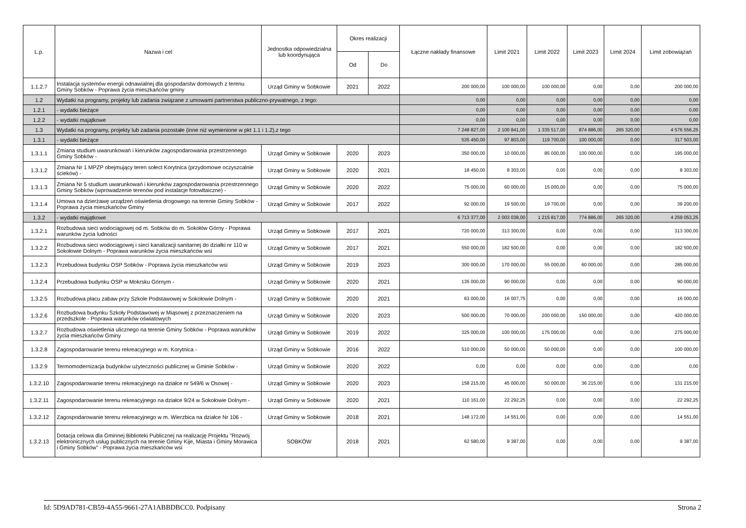| L.p. | Nazwa i cel | Jednostka odpowiedzialna lub koordynująca | Okres realizacji | | Łączne nakłady finansowe | Limit 2021 | Limit 2022 | Limit 2023 | Limit 2024 | Limit zobowiązań |
| --- | --- | --- | --- | --- | --- | --- | --- | --- | --- | --- |
| | | | Od | Do | | | | | | |
| 1.1.2.7 | Instalacja systemów energii odnawialnej dla gospodarstw domowych z terenu Gminy Sobków - Poprawa życia mieszkańców gminy | Urząd Gminy w Sobkowie | 2021 | 2022 | 200 000,00 | 100 000,00 | 100 000,00 | 0,00 | 0,00 | 200 000,00 |
| 1.2 | Wydatki na programy, projekty lub zadania związane z umowami partnerstwa publiczno-prywatnego, z tego: | | | | 0,00 | 0,00 | 0,00 | 0,00 | 0,00 | 0,00 |
| 1.2.1 | - wydatki bieżące | | | | 0,00 | 0,00 | 0,00 | 0,00 | 0,00 | 0,00 |
| 1.2.2 | - wydatki majątkowe | | | | 0,00 | 0,00 | 0,00 | 0,00 | 0,00 | 0,00 |
| 1.3 | Wydatki na programy, projekty lub zadania pozostałe (inne niż wymienione w pkt 1.1 i 1.2),z tego | | | | 7 248 827,00 | 2 100 841,00 | 1 335 517,00 | 874 886,00 | 265 320,00 | 4 576 556,25 |
| 1.3.1 | - wydatki bieżące | | | | 535 450,00 | 97 803,00 | 119 700,00 | 100 000,00 | 0,00 | 317 503,00 |
| 1.3.1.1 | Zmiana studium uwarunkowań i kierunków zagospodarowania przestrzennego Gminy Sobków - | Urząd Gminy w Sobkowie | 2020 | 2023 | 350 000,00 | 10 000,00 | 85 000,00 | 100 000,00 | 0,00 | 195 000,00 |
| 1.3.1.2 | Zmiana Nr 1 MPZP obejmujący teren sołect Korytnica (przydomowe oczyszcalnie ścieków) - | Urząd Gminy w Sobkowie | 2020 | 2021 | 18 450,00 | 8 303,00 | 0,00 | 0,00 | 0,00 | 8 303,00 |
| 1.3.1.3 | Zmiana Nr 5 studium uwarunkowań i kierunków zagospodarowania przestrzennego Gminy Sobków (wprowadzenie terenów pod instalacje fotowltaiczne) - | Urząd Gminy w Sobkowie | 2020 | 2022 | 75 000,00 | 60 000,00 | 15 000,00 | 0,00 | 0,00 | 75 000,00 |
| 1.3.1.4 | Umowa na dzierżawę urządzeń oświetlenia drogowego na terenie Gminy Sobków - Poprawa życia mieszkańców Gminy | Urząd Gminy w Sobkowie | 2017 | 2022 | 92 000,00 | 19 500,00 | 19 700,00 | 0,00 | 0,00 | 39 200,00 |
| 1.3.2 | - wydatki majątkowe | | | | 6 713 377,00 | 2 003 038,00 | 1 215 817,00 | 774 886,00 | 265 320,00 | 4 259 053,25 |
| 1.3.2.1 | Rozbudowa sieci wodociągowej od m. Sobków do m. Sokołów Górny - Poprawa warunków życia ludności | Urząd Gminy w Sobkowie | 2017 | 2021 | 720 000,00 | 313 300,00 | 0,00 | 0,00 | 0,00 | 313 300,00 |
| 1.3.2.2 | Rozbudowa sieci wodociągowej i sieci kanalizacji sanitarnej do działki nr 110 w Sokołowie Dolnym - Poprawa warunków życia mieszkańców wsi | Urząd Gminy w Sobkowie | 2017 | 2021 | 550 000,00 | 182 500,00 | 0,00 | 0,00 | 0,00 | 182 500,00 |
| 1.3.2.3 | Przebudowa budynku OSP Sobków - Poprawa życia mieszkańców wsi | Urząd Gminy w Sobkowie | 2019 | 2023 | 300 000,00 | 170 000,00 | 55 000,00 | 60 000,00 | 0,00 | 285 000,00 |
| 1.3.2.4 | Przebudowa budynku OSP w Mokrsku Górnym - | Urząd Gminy w Sobkowie | 2020 | 2021 | 135 000,00 | 90 000,00 | 0,00 | 0,00 | 0,00 | 90 000,00 |
| 1.3.2.5 | Rozbudowa placu zabaw przy Szkole Podstawowej w Sokołowie Dolnym - | Urząd Gminy w Sobkowie | 2020 | 2021 | 63 000,00 | 16 007,75 | 0,00 | 0,00 | 0,00 | 16 000,00 |
| 1.3.2.6 | Rozbudowa budynku Szkoły Podstawowej w Miąsowej z przeznaczeniem na przedszkole - Poprawa warunków oświatowych | Urząd Gminy w Sobkowie | 2020 | 2023 | 500 000,00 | 70 000,00 | 200 000,00 | 150 000,00 | 0,00 | 420 000,00 |
| 1.3.2.7 | Rozbudowa oświetlenia ulicznego na terenie Gminy Sobków - Poprawa warunków życia mieszkańców Gminy | Urząd Gminy w Sobkowie | 2019 | 2022 | 325 000,00 | 100 000,00 | 175 000,00 | 0,00 | 0,00 | 275 000,00 |
| 1.3.2.8 | Zagospodarowanie terenu rekreacyjnego w m. Korytnica - | Urząd Gminy w Sobkowie | 2016 | 2022 | 510 000,00 | 50 000,00 | 50 000,00 | 0,00 | 0,00 | 100 000,00 |
| 1.3.2.9 | Termomodernizacja budynków użyteczności publicznej w Gminie Sobków - | Urząd Gminy w Sobkowie | 2020 | 2022 | 0,00 | 0,00 | 0,00 | 0,00 | 0,00 | 0,00 |
| 1.3.2.10 | Zagospodarowanie terenu rekreacyjnego na działce nr 549/6 w Osowej - | Urząd Gminy w Sobkowie | 2020 | 2023 | 158 215,00 | 45 000,00 | 50 000,00 | 36 215,00 | 0,00 | 131 215,00 |
| 1.3.2.11 | Zagospodarowanie terenu rekreacyjnego na działce 9/24 w Sokołowie Dolnym - | Urząd Gminy w Sobkowie | 2020 | 2021 | 110 161,00 | 22 292,25 | 0,00 | 0,00 | 0,00 | 22 292,25 |
| 1.3.2.12 | Zagospodarowanie terenu rekreacyjnego w m. Wierzbica na działce Nr 106 - | Urząd Gminy w Sobkowie | 2018 | 2021 | 148 172,00 | 14 551,00 | 0,00 | 0,00 | 0,00 | 14 551,00 |
| 1.3.2.13 | Dotacja celowa dla Gminnej Biblioteki Publicznej na realizację Projektu "Rozwój elektronicznych usług publicznych na terenie Gminy Kije, Miasta i Gminy Morawica i Gminy Sobków" - Poprawa życia mieszkańców wsi | SOBKÓW | 2018 | 2021 | 62 580,00 | 9 387,00 | 0,00 | 0,00 | 0,00 | 9 387,00 |
Id: 5D9AD781-CB59-4A55-9661-27A1ABBDBCC0. Podpisany Strona 2